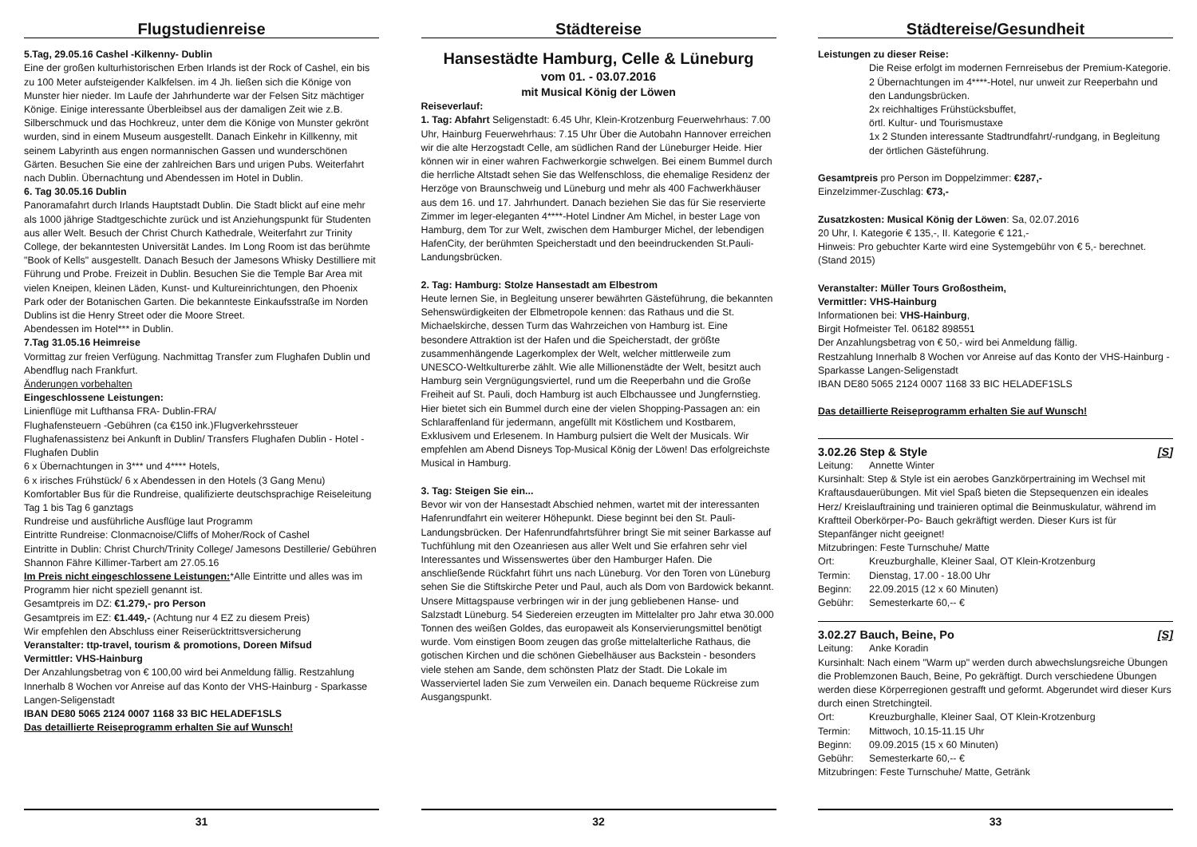Flugstudienreise
5.Tag, 29.05.16 Cashel -Kilkenny- Dublin
Eine der großen kulturhistorischen Erben Irlands ist der Rock of Cashel, ein bis zu 100 Meter aufsteigender Kalkfelsen. im 4 Jh. ließen sich die Könige von Munster hier nieder. Im Laufe der Jahrhunderte war der Felsen Sitz mächtiger Könige. Einige interessante Überbleibsel aus der damaligen Zeit wie z.B. Silberschmuck und das Hochkreuz, unter dem die Könige von Munster gekrönt wurden, sind in einem Museum ausgestellt. Danach Einkehr in Killkenny, mit seinem Labyrinth aus engen normannischen Gassen und wunderschönen Gärten. Besuchen Sie eine der zahlreichen Bars und urigen Pubs. Weiterfahrt nach Dublin. Übernachtung und Abendessen im Hotel in Dublin.
6. Tag 30.05.16 Dublin
Panoramafahrt durch Irlands Hauptstadt Dublin. Die Stadt blickt auf eine mehr als 1000 jährige Stadtgeschichte zurück und ist Anziehungspunkt für Studenten aus aller Welt. Besuch der Christ Church Kathedrale, Weiterfahrt zur Trinity College, der bekanntesten Universität Landes. Im Long Room ist das berühmte "Book of Kells" ausgestellt. Danach Besuch der Jamesons Whisky Destilliere mit Führung und Probe. Freizeit in Dublin. Besuchen Sie die Temple Bar Area mit vielen Kneipen, kleinen Läden, Kunst- und Kultureinrichtungen, den Phoenix Park oder der Botanischen Garten. Die bekannteste Einkaufsstraße im Norden Dublins ist die Henry Street oder die Moore Street.
Abendessen im Hotel*** in Dublin.
7.Tag 31.05.16 Heimreise
Vormittag zur freien Verfügung. Nachmittag Transfer zum Flughafen Dublin und Abendflug nach Frankfurt.
Änderungen vorbehalten
Eingeschlossene Leistungen:
Linienflüge mit Lufthansa FRA- Dublin-FRA/
Flughafensteuern -Gebühren (ca €150 ink.)Flugverkehrssteuer Flughafenassistenz bei Ankunft in Dublin/ Transfers Flughafen Dublin - Hotel - Flughafen Dublin
6 x Übernachtungen in 3*** und 4**** Hotels,
6 x irisches Frühstück/ 6 x Abendessen in den Hotels (3 Gang Menu) Komfortabler Bus für die Rundreise, qualifizierte deutschsprachige Reiseleitung Tag 1 bis Tag 6 ganztags
Rundreise und ausführliche Ausflüge laut Programm
Eintritte Rundreise: Clonmacnoise/Cliffs of Moher/Rock of Cashel
Eintritte in Dublin: Christ Church/Trinity College/ Jamesons Destillerie/ Gebühren Shannon Fähre Killimer-Tarbert am 27.05.16
Im Preis nicht eingeschlossene Leistungen:*Alle Eintritte und alles was im Programm hier nicht speziell genannt ist.
Gesamtpreis im DZ: €1.279,- pro Person
Gesamtpreis im EZ: €1.449,- (Achtung nur 4 EZ zu diesem Preis)
Wir empfehlen den Abschluss einer Reiserücktrittsversicherung
Veranstalter: ttp-travel, tourism & promotions, Doreen Mifsud
Vermittler: VHS-Hainburg
Der Anzahlungsbetrag von € 100,00 wird bei Anmeldung fällig. Restzahlung Innerhalb 8 Wochen vor Anreise auf das Konto der VHS-Hainburg - Sparkasse Langen-Seligenstadt
IBAN DE80 5065 2124 0007 1168 33 BIC HELADEF1SLS
Das detaillierte Reiseprogramm erhalten Sie auf Wunsch!
31
Städtereise
Hansestädte Hamburg, Celle & Lüneburg
vom 01. - 03.07.2016
mit Musical König der Löwen
Reiseverlauf:
1. Tag: Abfahrt Seligenstadt: 6.45 Uhr, Klein-Krotzenburg Feuerwehrhaus: 7.00 Uhr, Hainburg Feuerwehrhaus: 7.15 Uhr Über die Autobahn Hannover erreichen wir die alte Herzogstadt Celle, am südlichen Rand der Lüneburger Heide. Hier können wir in einer wahren Fachwerkorgie schwelgen. Bei einem Bummel durch die herrliche Altstadt sehen Sie das Welfenschloss, die ehemalige Residenz der Herzöge von Braunschweig und Lüneburg und mehr als 400 Fachwerkhäuser aus dem 16. und 17. Jahrhundert. Danach beziehen Sie das für Sie reservierte Zimmer im leger-eleganten 4****-Hotel Lindner Am Michel, in bester Lage von Hamburg, dem Tor zur Welt, zwischen dem Hamburger Michel, der lebendigen HafenCity, der berühmten Speicherstadt und den beeindruckenden St.Pauli-Landungsbrücken.
2. Tag: Hamburg: Stolze Hansestadt am Elbestrom
Heute lernen Sie, in Begleitung unserer bewährten Gästeführung, die bekannten Sehenswürdigkeiten der Elbmetropole kennen: das Rathaus und die St. Michaelskirche, dessen Turm das Wahrzeichen von Hamburg ist. Eine besondere Attraktion ist der Hafen und die Speicherstadt, der größte zusammenhängende Lagerkomplex der Welt, welcher mittlerweile zum UNESCO-Weltkulturerbe zählt. Wie alle Millionenstädte der Welt, besitzt auch Hamburg sein Vergnügungsviertel, rund um die Reeperbahn und die Große Freiheit auf St. Pauli, doch Hamburg ist auch Elbchaussee und Jungfernstieg. Hier bietet sich ein Bummel durch eine der vielen Shopping-Passagen an: ein Schlaraffenland für jedermann, angefüllt mit Köstlichem und Kostbarem, Exklusivem und Erlesenem. In Hamburg pulsiert die Welt der Musicals. Wir empfehlen am Abend Disneys Top-Musical König der Löwen! Das erfolgreichste Musical in Hamburg.
3. Tag: Steigen Sie ein...
Bevor wir von der Hansestadt Abschied nehmen, wartet mit der interessanten Hafenrundfahrt ein weiterer Höhepunkt. Diese beginnt bei den St. Pauli-Landungsbrücken. Der Hafenrundfahrtsführer bringt Sie mit seiner Barkasse auf Tuchfühlung mit den Ozeanriesen aus aller Welt und Sie erfahren sehr viel Interessantes und Wissenswertes über den Hamburger Hafen. Die anschließende Rückfahrt führt uns nach Lüneburg. Vor den Toren von Lüneburg sehen Sie die Stiftskirche Peter und Paul, auch als Dom von Bardowick bekannt. Unsere Mittagspause verbringen wir in der jung gebliebenen Hanse- und Salzstadt Lüneburg. 54 Siedereien erzeugten im Mittelalter pro Jahr etwa 30.000 Tonnen des weißen Goldes, das europaweit als Konservierungsmittel benötigt wurde. Vom einstigen Boom zeugen das große mittelalterliche Rathaus, die gotischen Kirchen und die schönen Giebelhäuser aus Backstein - besonders viele stehen am Sande, dem schönsten Platz der Stadt. Die Lokale im Wasserviertel laden Sie zum Verweilen ein. Danach bequeme Rückreise zum Ausgangspunkt.
32
Städtereise/Gesundheit
Leistungen zu dieser Reise:
Die Reise erfolgt im modernen Fernreisebus der Premium-Kategorie.
2 Übernachtungen im 4****-Hotel, nur unweit zur Reeperbahn und den Landungsbrücken.
2x reichhaltiges Frühstücksbuffet,
örtl. Kultur- und Tourismustaxe
1x 2 Stunden interessante Stadtrundfahrt/-rundgang, in Begleitung der örtlichen Gästeführung.
Gesamtpreis pro Person im Doppelzimmer: €287,-
Einzelzimmer-Zuschlag: €73,-
Zusatzkosten: Musical König der Löwen: Sa, 02.07.2016
20 Uhr, I. Kategorie € 135,-, II. Kategorie € 121,-
Hinweis: Pro gebuchter Karte wird eine Systemgebühr von € 5,- berechnet. (Stand 2015)
Veranstalter: Müller Tours Großostheim,
Vermittler: VHS-Hainburg
Informationen bei: VHS-Hainburg,
Birgit Hofmeister Tel. 06182 898551
Der Anzahlungsbetrag von € 50,- wird bei Anmeldung fällig.
Restzahlung Innerhalb 8 Wochen vor Anreise auf das Konto der VHS-Hainburg - Sparkasse Langen-Seligenstadt
IBAN DE80 5065 2124 0007 1168 33 BIC HELADEF1SLS
Das detaillierte Reiseprogramm erhalten Sie auf Wunsch!
3.02.26 Step & Style [S]
Leitung: Annette Winter
Kursinhalt: Step & Style ist ein aerobes Ganzkörpertraining im Wechsel mit Kraftausdauerübungen. Mit viel Spaß bieten die Stepsequenzen ein ideales Herz/ Kreislauftraining und trainieren optimal die Beinmuskulatur, während im Kraftteil Oberkörper-Po- Bauch gekräftigt werden. Dieser Kurs ist für Stepanfänger nicht geeignet!
Mitzubringen: Feste Turnschuhe/ Matte
Ort: Kreuzburghalle, Kleiner Saal, OT Klein-Krotzenburg
Termin: Dienstag, 17.00 - 18.00 Uhr
Beginn: 22.09.2015 (12 x 60 Minuten)
Gebühr: Semesterkarte 60,-- €
3.02.27 Bauch, Beine, Po [S]
Leitung: Anke Koradin
Kursinhalt: Nach einem "Warm up" werden durch abwechslungsreiche Übungen die Problemzonen Bauch, Beine, Po gekräftigt. Durch verschiedene Übungen werden diese Körperregionen gestrafft und geformt. Abgerundet wird dieser Kurs durch einen Stretchingteil.
Ort: Kreuzburghalle, Kleiner Saal, OT Klein-Krotzenburg
Termin: Mittwoch, 10.15-11.15 Uhr
Beginn: 09.09.2015 (15 x 60 Minuten)
Gebühr: Semesterkarte 60,-- €
Mitzubringen: Feste Turnschuhe/ Matte, Getränk
33